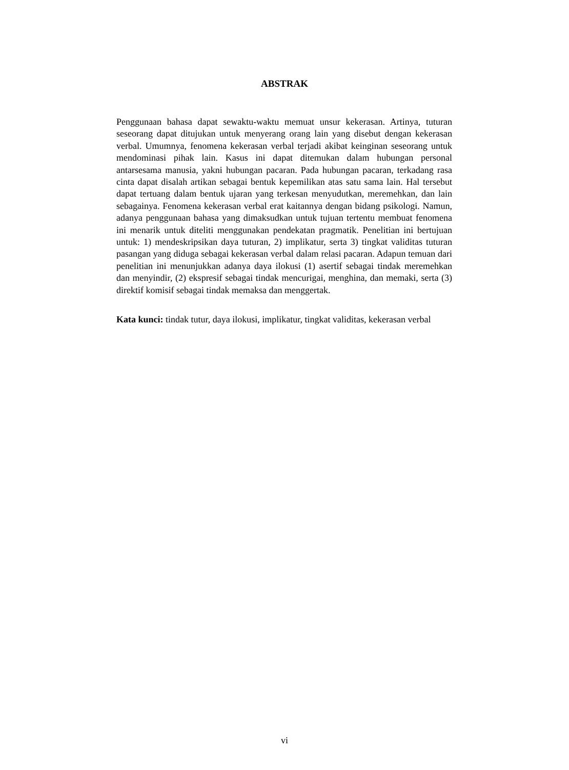ABSTRAK
Penggunaan bahasa dapat sewaktu-waktu memuat unsur kekerasan. Artinya, tuturan seseorang dapat ditujukan untuk menyerang orang lain yang disebut dengan kekerasan verbal. Umumnya, fenomena kekerasan verbal terjadi akibat keinginan seseorang untuk mendominasi pihak lain. Kasus ini dapat ditemukan dalam hubungan personal antarsesama manusia, yakni hubungan pacaran. Pada hubungan pacaran, terkadang rasa cinta dapat disalah artikan sebagai bentuk kepemilikan atas satu sama lain. Hal tersebut dapat tertuang dalam bentuk ujaran yang terkesan menyudutkan, meremehkan, dan lain sebagainya. Fenomena kekerasan verbal erat kaitannya dengan bidang psikologi. Namun, adanya penggunaan bahasa yang dimaksudkan untuk tujuan tertentu membuat fenomena ini menarik untuk diteliti menggunakan pendekatan pragmatik. Penelitian ini bertujuan untuk: 1) mendeskripsikan daya tuturan, 2) implikatur, serta 3) tingkat validitas tuturan pasangan yang diduga sebagai kekerasan verbal dalam relasi pacaran. Adapun temuan dari penelitian ini menunjukkan adanya daya ilokusi (1) asertif sebagai tindak meremehkan dan menyindir, (2) ekspresif sebagai tindak mencurigai, menghina, dan memaki, serta (3) direktif komisif sebagai tindak memaksa dan menggertak.
Kata kunci: tindak tutur, daya ilokusi, implikatur, tingkat validitas, kekerasan verbal
vi